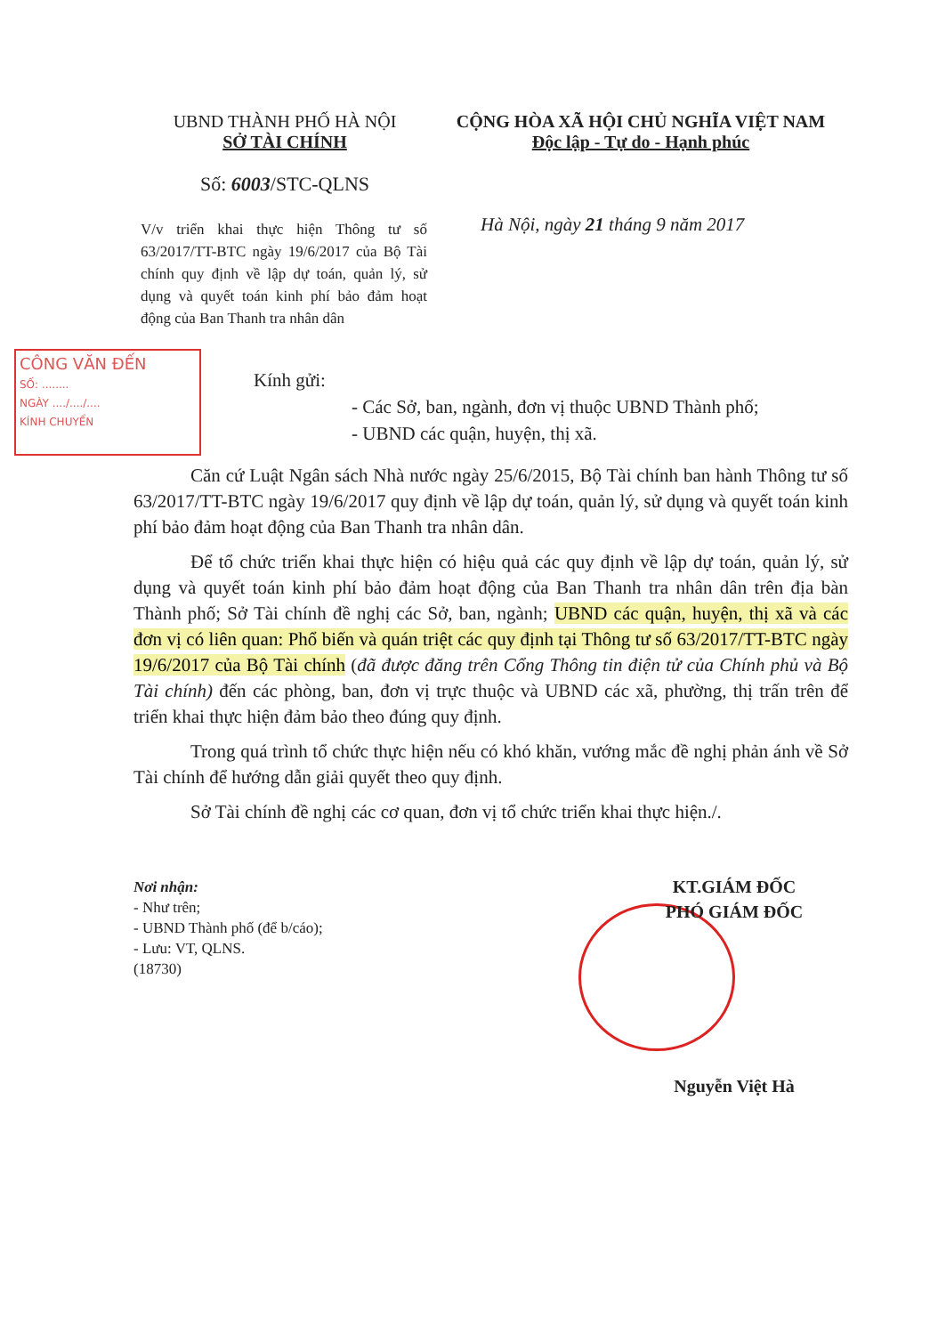UBND THÀNH PHỐ HÀ NỘI
SỞ TÀI CHÍNH
Số: 6003/STC-QLNS
CỘNG HÒA XÃ HỘI CHỦ NGHĨA VIỆT NAM
Độc lập - Tự do - Hạnh phúc
V/v triển khai thực hiện Thông tư số 63/2017/TT-BTC ngày 19/6/2017 của Bộ Tài chính quy định về lập dự toán, quản lý, sử dụng và quyết toán kinh phí bảo đảm hoạt động của Ban Thanh tra nhân dân
Hà Nội, ngày 21 tháng 9 năm 2017
CÔNG VĂN ĐẾN
SỐ: ........
NGÀY ..../..../....
KÍNH CHUYỂN
Kính gửi:
- Các Sở, ban, ngành, đơn vị thuộc UBND Thành phố;
- UBND các quận, huyện, thị xã.
Căn cứ Luật Ngân sách Nhà nước ngày 25/6/2015, Bộ Tài chính ban hành Thông tư số 63/2017/TT-BTC ngày 19/6/2017 quy định về lập dự toán, quản lý, sử dụng và quyết toán kinh phí bảo đảm hoạt động của Ban Thanh tra nhân dân.
Để tổ chức triển khai thực hiện có hiệu quả các quy định về lập dự toán, quản lý, sử dụng và quyết toán kinh phí bảo đảm hoạt động của Ban Thanh tra nhân dân trên địa bàn Thành phố; Sở Tài chính đề nghị các Sở, ban, ngành; UBND các quận, huyện, thị xã và các đơn vị có liên quan: Phổ biến và quán triệt các quy định tại Thông tư số 63/2017/TT-BTC ngày 19/6/2017 của Bộ Tài chính (đã được đăng trên Cổng Thông tin điện tử của Chính phủ và Bộ Tài chính) đến các phòng, ban, đơn vị trực thuộc và UBND các xã, phường, thị trấn trên để triển khai thực hiện đảm bảo theo đúng quy định.
Trong quá trình tổ chức thực hiện nếu có khó khăn, vướng mắc đề nghị phản ánh về Sở Tài chính để hướng dẫn giải quyết theo quy định.
Sở Tài chính đề nghị các cơ quan, đơn vị tổ chức triển khai thực hiện./.
Nơi nhận:
- Như trên;
- UBND Thành phố (để b/cáo);
- Lưu: VT, QLNS.
(18730)
KT.GIÁM ĐỐC
PHÓ GIÁM ĐỐC
Nguyễn Việt Hà